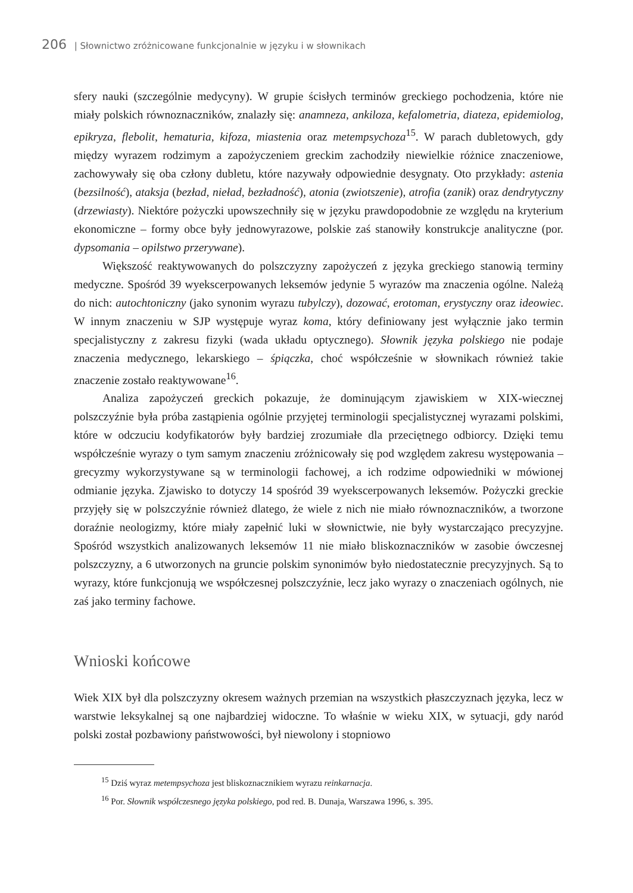206 | Słownictwo zróżnicowane funkcjonalnie w języku i w słownikach
sfery nauki (szczególnie medycyny). W grupie ścisłych terminów greckiego pochodzenia, które nie miały polskich równoznaczników, znalazły się: anamneza, ankiloza, kefalometria, diateza, epidemiolog, epikryza, flebolit, hematuria, kifoza, miastenia oraz metempsychoza<sup>15</sup>. W parach dubletowych, gdy między wyrazem rodzimym a zapożyczeniem greckim zachodziły niewielkie różnice znaczeniowe, zachowywały się oba człony dubletu, które nazywały odpowiednie desygnaty. Oto przykłady: astenia (bezsilność), ataksja (bezład, nieład, bezładność), atonia (zwiotszenie), atrofia (zanik) oraz dendrytyczny (drzewiasty). Niektóre pożyczki upowszechniły się w języku prawdopodobnie ze względu na kryterium ekonomiczne – formy obce były jednowyrazowe, polskie zaś stanowiły konstrukcje analityczne (por. dypsomania – opilstwo przerywane).
Większość reaktywowanych do polszczyzny zapożyczeń z języka greckiego stanowią terminy medyczne. Spośród 39 wyekscerpowanych leksemów jedynie 5 wyrazów ma znaczenia ogólne. Należą do nich: autochtoniczny (jako synonim wyrazu tubylczy), dozować, erotoman, erystyczny oraz ideowiec. W innym znaczeniu w SJP występuje wyraz koma, który definiowany jest wyłącznie jako termin specjalistyczny z zakresu fizyki (wada układu optycznego). Słownik języka polskiego nie podaje znaczenia medycznego, lekarskiego – śpiączka, choć współcześnie w słownikach również takie znaczenie zostało reaktywowane<sup>16</sup>.
Analiza zapożyczeń greckich pokazuje, że dominującym zjawiskiem w XIX-wiecznej polszczyźnie była próba zastąpienia ogólnie przyjętej terminologii specjalistycznej wyrazami polskimi, które w odczuciu kodyfikatorów były bardziej zrozumiałe dla przeciętnego odbiorcy. Dzięki temu współcześnie wyrazy o tym samym znaczeniu zróżnicowały się pod względem zakresu występowania – grecyzmy wykorzystywane są w terminologii fachowej, a ich rodzime odpowiedniki w mówionej odmianie języka. Zjawisko to dotyczy 14 spośród 39 wyekscerpowanych leksemów. Pożyczki greckie przyjęły się w polszczyźnie również dlatego, że wiele z nich nie miało równoznaczników, a tworzone doraźnie neologizmy, które miały zapełnić luki w słownictwie, nie były wystarczająco precyzyjne. Spośród wszystkich analizowanych leksemów 11 nie miało bliskoznaczników w zasobie ówczesnej polszczyzny, a 6 utworzonych na gruncie polskim synonimów było niedostatecznie precyzyjnych. Są to wyrazy, które funkcjonują we współczesnej polszczyźnie, lecz jako wyrazy o znaczeniach ogólnych, nie zaś jako terminy fachowe.
Wnioski końcowe
Wiek XIX był dla polszczyzny okresem ważnych przemian na wszystkich płaszczyznach języka, lecz w warstwie leksykalnej są one najbardziej widoczne. To właśnie w wieku XIX, w sytuacji, gdy naród polski został pozbawiony państwowości, był niewolony i stopniowo
<sup>15</sup> Dziś wyraz metempsychoza jest bliskoznacznikiem wyrazu reinkarnacja.
<sup>16</sup> Por. Słownik współczesnego języka polskiego, pod red. B. Dunaja, Warszawa 1996, s. 395.